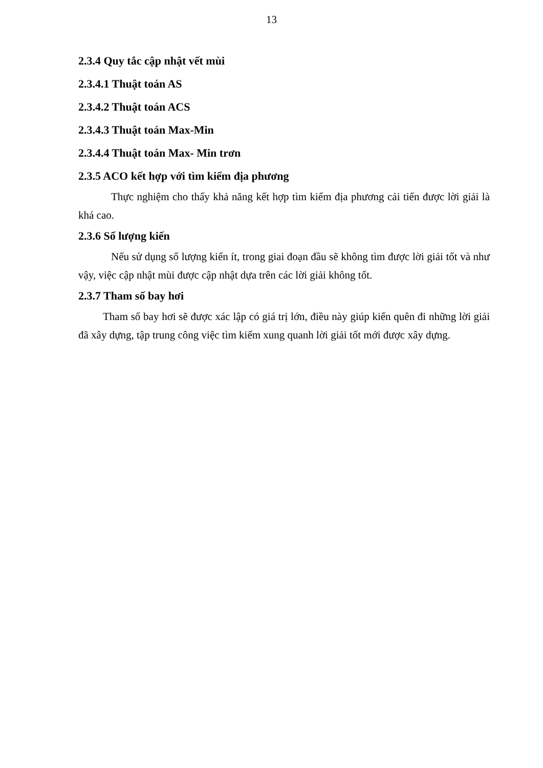13
2.3.4 Quy tắc cập nhật vết mùi
2.3.4.1 Thuật toán AS
2.3.4.2 Thuật toán ACS
2.3.4.3 Thuật toán Max-Min
2.3.4.4 Thuật toán Max- Min trơn
2.3.5 ACO kết hợp với tìm kiếm địa phương
Thực nghiệm cho thấy khả năng kết hợp tìm kiếm địa phương cải tiến được lời giải là khá cao.
2.3.6 Số lượng kiến
Nếu sử dụng số lượng kiến ít, trong giai đoạn đầu sẽ không tìm được lời giải tốt và như vậy, việc cập nhật mùi được cập nhật dựa trên các lời giải không tốt.
2.3.7 Tham số bay hơi
Tham số bay hơi sẽ được xác lập có giá trị lớn, điều này giúp kiến quên đi những lời giải đã xây dựng, tập trung công việc tìm kiếm xung quanh lời giải tốt mới được xây dựng.